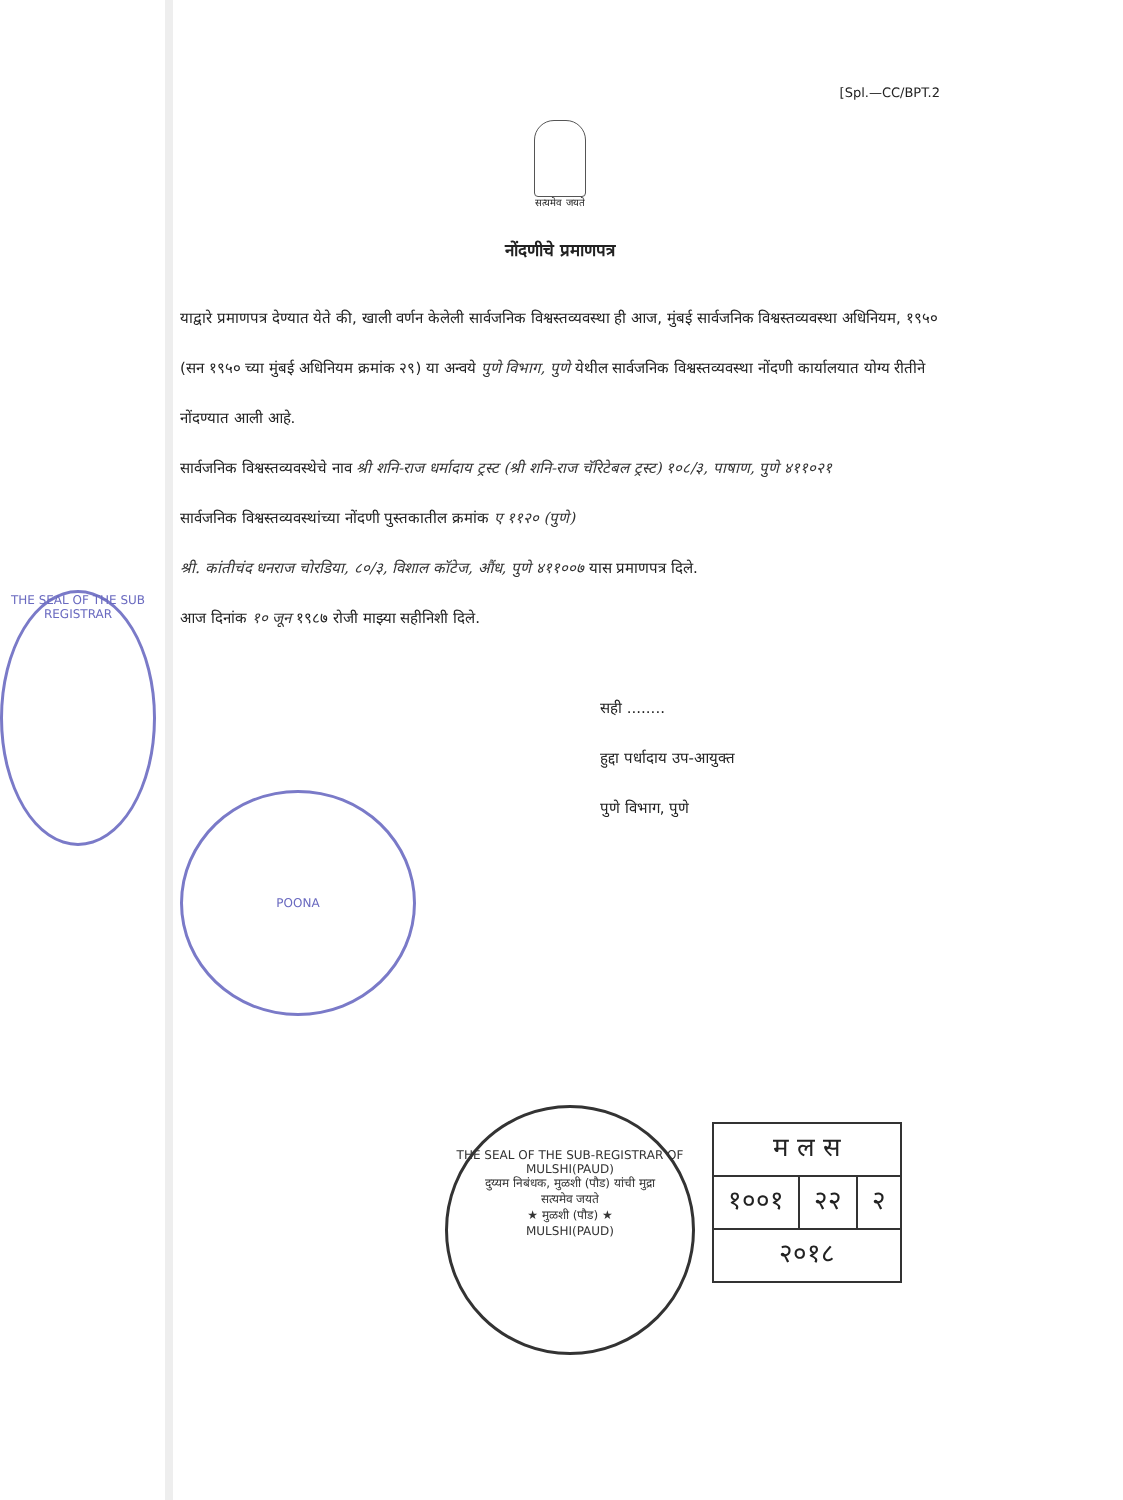[Spl.—CC/BPT.2
सत्यमेव जयते
नोंदणीचे प्रमाणपत्र
याद्वारे प्रमाणपत्र देण्यात येते की, खाली वर्णन केलेली सार्वजनिक विश्वस्तव्यवस्था ही आज, मुंबई सार्वजनिक विश्वस्तव्यवस्था अधिनियम, १९५० (सन १९५० च्या मुंबई अधिनियम क्रमांक २९) या अन्वये पुणे विभाग, पुणे येथील सार्वजनिक विश्वस्तव्यवस्था नोंदणी कार्यालयात योग्य रीतीने नोंदण्यात आली आहे.
सार्वजनिक विश्वस्तव्यवस्थेचे नाव श्री शनि-राज धर्मादाय ट्रस्ट (श्री शनि-राज चॅरिटेबल ट्रस्ट) १०८/३, पाषाण, पुणे ४११०२१
सार्वजनिक विश्वस्तव्यवस्थांच्या नोंदणी पुस्तकातील क्रमांक ए ११२० (पुणे)
श्री. कांतीचंद धनराज चोरडिया, ८०/३, विशाल कॉटेज, औंध, पुणे ४११००७ यास प्रमाणपत्र दिले.
आज दिनांक १० जून १९८७ रोजी माझ्या सहीनिशी दिले.
सही ........
हुद्दा पर्धादाय उप-आयुक्त
पुणे विभाग, पुणे
THE SEAL OF THE SUB REGISTRAR
POONA
THE SEAL OF THE SUB-REGISTRAR OF MULSHI(PAUD)
दुय्यम निबंधक, मुळशी (पौड) यांची मुद्रा
सत्यमेव जयते
★ मुळशी (पौड) ★
MULSHI(PAUD)
| म ल स | | |
| १००१ | २२ | २ |
| २०१८ | | |